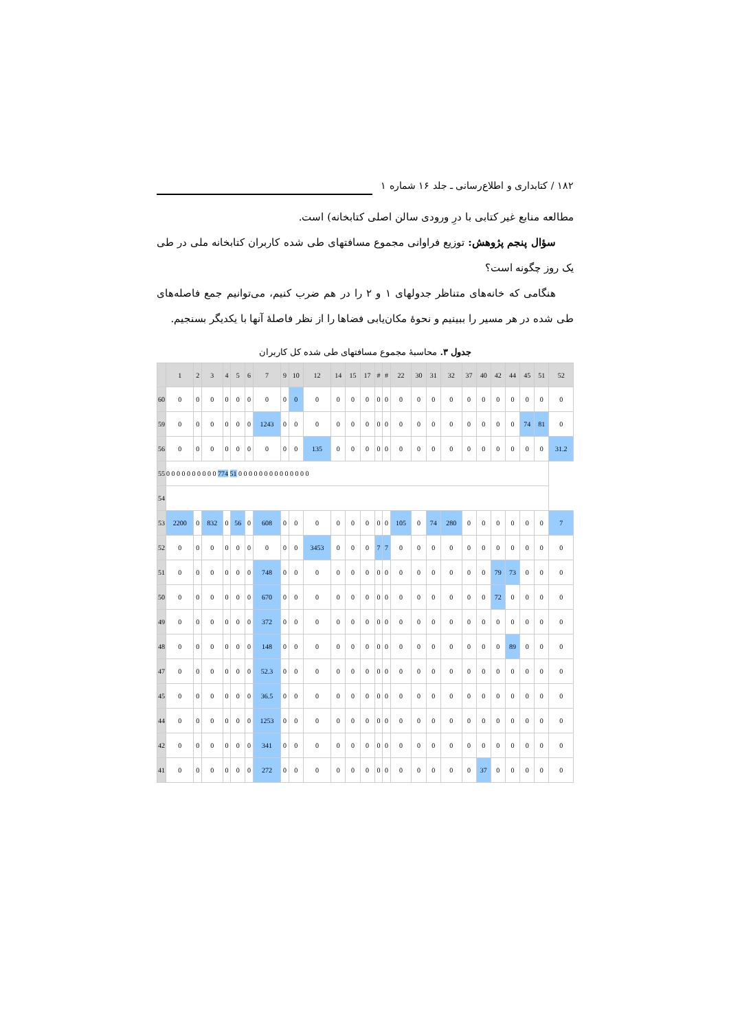۱۸۲ / کتابداری و اطلاع‌رسانی ـ جلد ۱۶ شماره ۱
مطالعه منابع غیر کتابی با درِ ورودی سالن اصلی کتابخانه) است.
سؤال پنجم پژوهش: توزیع فراوانی مجموع مسافتهای طی شده کاربران کتابخانه ملی در طی یک روز چگونه است؟
هنگامی که خانه‌های متناظر جدولهای ۱ و ۲ را در هم ضرب کنیم، می‌توانیم جمع فاصله‌های طی شده در هر مسیر را ببینیم و نحوهٔ مکان‌یابی فضاها را از نظر فاصلهٔ آنها با یکدیگر بسنجیم.
جدول ۳. محاسبهٔ مجموع مسافتهای طی شده کل کاربران
| | 1 | 2 | 3 | 4 | 5 | 6 | 7 | 9 | 10 | 12 | 14 | 15 | 17 | # | # | 22 | 30 | 31 | 32 | 37 | 40 | 42 | 44 | 45 | 51 | 52 |
| --- | --- | --- | --- | --- | --- | --- | --- | --- | --- | --- | --- | --- | --- | --- | --- | --- | --- | --- | --- | --- | --- | --- | --- | --- | --- | --- |
| 60 | 0 | 0 | 0 | 0 | 0 | 0 | 0 | 0 | 0 | 0 | 0 | 0 | 0 | 0 | 0 | 0 | 0 | 0 | 0 | 0 | 0 | 0 | 0 | 0 | 0 | 0 |
| 59 | 0 | 0 | 0 | 0 | 0 | 0 | 1243 | 0 | 0 | 0 | 0 | 0 | 0 | 0 | 0 | 0 | 0 | 0 | 0 | 0 | 0 | 0 | 0 | 74 | 81 | 0 |
| 56 | 0 | 0 | 0 | 0 | 0 | 0 | 0 | 0 | 0 | 135 | 0 | 0 | 0 | 0 | 0 | 0 | 0 | 0 | 0 | 0 | 0 | 0 | 0 | 0 | 0 | 31.2 |
| 55 | 0 0 0 0 0 0 0 0 0 0 774 51 0 0 0 0 0 0 0 0 0 0 0 0 0 0 | | | | | | | | | | | | | | | | | | | | | | | | | |
| 54 | | | | | | | | | | | | | | | | | | | | | | | | | | |
| 53 | 2200 | 0 | 832 | 0 | 56 | 0 | 608 | 0 | 0 | 0 | 0 | 0 | 0 | 0 | 0 | 105 | 0 | 74 | 280 | 0 | 0 | 0 | 0 | 0 | 0 | 7 |
| 52 | 0 | 0 | 0 | 0 | 0 | 0 | 0 | 0 | 0 | 3453 | 0 | 0 | 0 | 7 | 7 | 0 | 0 | 0 | 0 | 0 | 0 | 0 | 0 | 0 | 0 | 0 |
| 51 | 0 | 0 | 0 | 0 | 0 | 0 | 748 | 0 | 0 | 0 | 0 | 0 | 0 | 0 | 0 | 0 | 0 | 0 | 0 | 0 | 0 | 79 | 73 | 0 | 0 | 0 |
| 50 | 0 | 0 | 0 | 0 | 0 | 0 | 670 | 0 | 0 | 0 | 0 | 0 | 0 | 0 | 0 | 0 | 0 | 0 | 0 | 0 | 0 | 72 | 0 | 0 | 0 | 0 |
| 49 | 0 | 0 | 0 | 0 | 0 | 0 | 372 | 0 | 0 | 0 | 0 | 0 | 0 | 0 | 0 | 0 | 0 | 0 | 0 | 0 | 0 | 0 | 0 | 0 | 0 | 0 |
| 48 | 0 | 0 | 0 | 0 | 0 | 0 | 148 | 0 | 0 | 0 | 0 | 0 | 0 | 0 | 0 | 0 | 0 | 0 | 0 | 0 | 0 | 0 | 89 | 0 | 0 | 0 |
| 47 | 0 | 0 | 0 | 0 | 0 | 0 | 52.3 | 0 | 0 | 0 | 0 | 0 | 0 | 0 | 0 | 0 | 0 | 0 | 0 | 0 | 0 | 0 | 0 | 0 | 0 | 0 |
| 45 | 0 | 0 | 0 | 0 | 0 | 0 | 36.5 | 0 | 0 | 0 | 0 | 0 | 0 | 0 | 0 | 0 | 0 | 0 | 0 | 0 | 0 | 0 | 0 | 0 | 0 | 0 |
| 44 | 0 | 0 | 0 | 0 | 0 | 0 | 1253 | 0 | 0 | 0 | 0 | 0 | 0 | 0 | 0 | 0 | 0 | 0 | 0 | 0 | 0 | 0 | 0 | 0 | 0 | 0 |
| 42 | 0 | 0 | 0 | 0 | 0 | 0 | 341 | 0 | 0 | 0 | 0 | 0 | 0 | 0 | 0 | 0 | 0 | 0 | 0 | 0 | 0 | 0 | 0 | 0 | 0 | 0 |
| 41 | 0 | 0 | 0 | 0 | 0 | 0 | 272 | 0 | 0 | 0 | 0 | 0 | 0 | 0 | 0 | 0 | 0 | 0 | 0 | 0 | 37 | 0 | 0 | 0 | 0 | 0 |